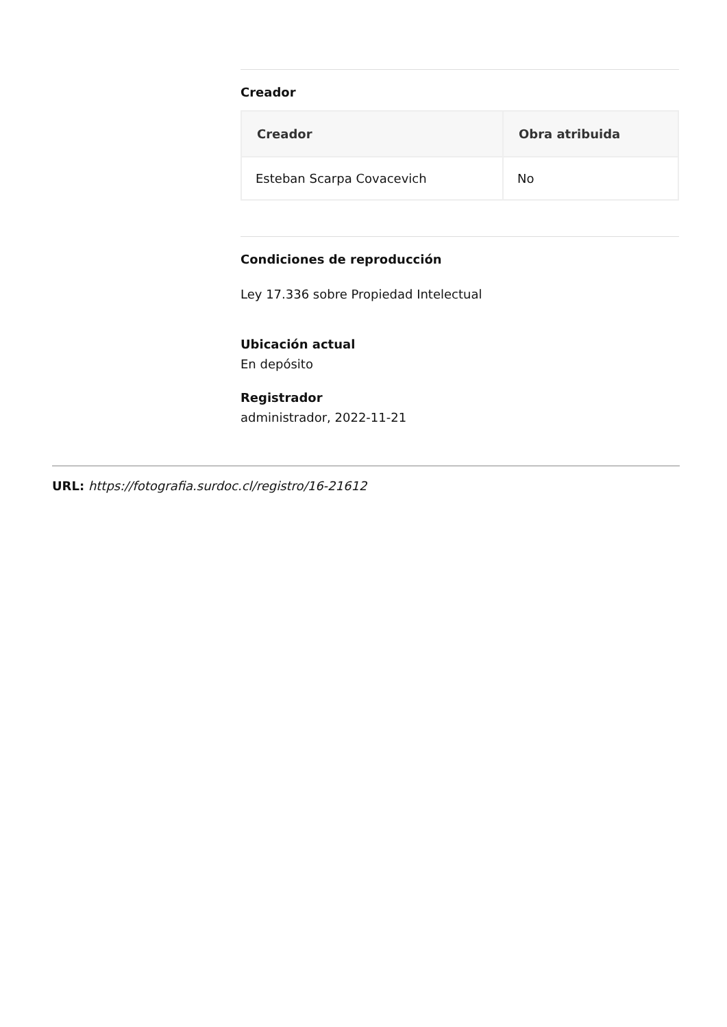Creador
| Creador | Obra atribuida |
| --- | --- |
| Esteban Scarpa Covacevich | No |
Condiciones de reproducción
Ley 17.336 sobre Propiedad Intelectual
Ubicación actual
En depósito
Registrador
administrador, 2022-11-21
URL: https://fotografia.surdoc.cl/registro/16-21612